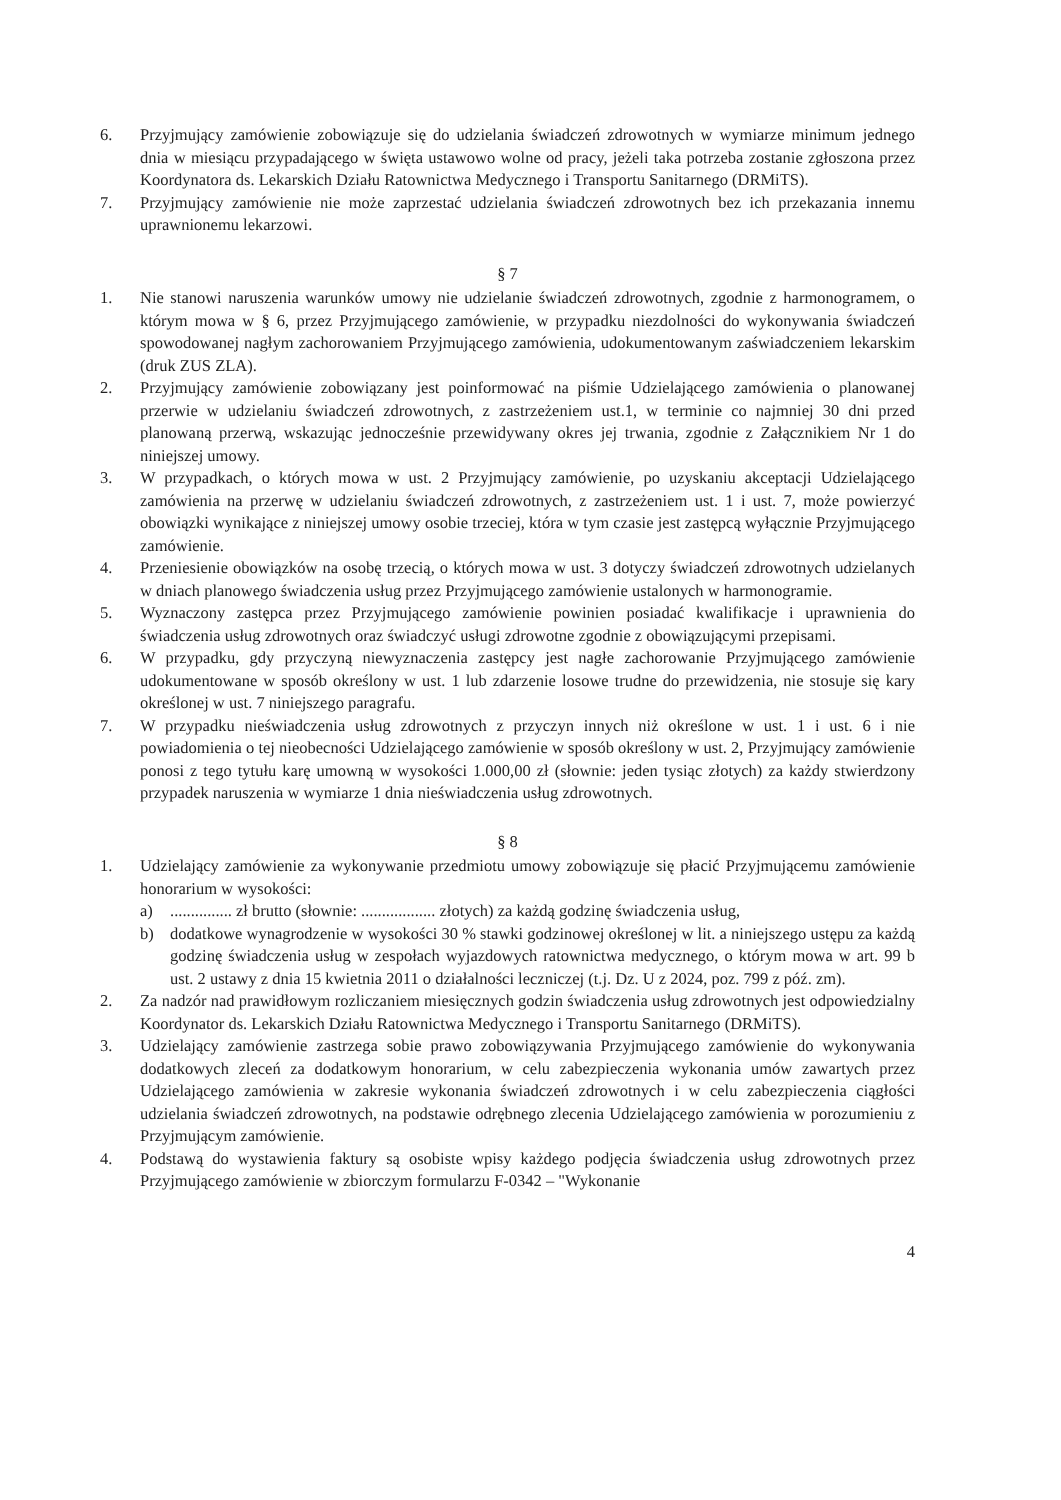6. Przyjmujący zamówienie zobowiązuje się do udzielania świadczeń zdrowotnych w wymiarze minimum jednego dnia w miesiącu przypadającego w święta ustawowo wolne od pracy, jeżeli taka potrzeba zostanie zgłoszona przez Koordynatora ds. Lekarskich Działu Ratownictwa Medycznego i Transportu Sanitarnego (DRMiTS).
7. Przyjmujący zamówienie nie może zaprzestać udzielania świadczeń zdrowotnych bez ich przekazania innemu uprawnionemu lekarzowi.
§ 7
1. Nie stanowi naruszenia warunków umowy nie udzielanie świadczeń zdrowotnych, zgodnie z harmonogramem, o którym mowa w § 6, przez Przyjmującego zamówienie, w przypadku niezdolności do wykonywania świadczeń spowodowanej nagłym zachorowaniem Przyjmującego zamówienia, udokumentowanym zaświadczeniem lekarskim (druk ZUS ZLA).
2. Przyjmujący zamówienie zobowiązany jest poinformować na piśmie Udzielającego zamówienia o planowanej przerwie w udzielaniu świadczeń zdrowotnych, z zastrzeżeniem ust.1, w terminie co najmniej 30 dni przed planowaną przerwą, wskazując jednocześnie przewidywany okres jej trwania, zgodnie z Załącznikiem Nr 1 do niniejszej umowy.
3. W przypadkach, o których mowa w ust. 2 Przyjmujący zamówienie, po uzyskaniu akceptacji Udzielającego zamówienia na przerwę w udzielaniu świadczeń zdrowotnych, z zastrzeżeniem ust. 1 i ust. 7, może powierzyć obowiązki wynikające z niniejszej umowy osobie trzeciej, która w tym czasie jest zastępcą wyłącznie Przyjmującego zamówienie.
4. Przeniesienie obowiązków na osobę trzecią, o których mowa w ust. 3 dotyczy świadczeń zdrowotnych udzielanych w dniach planowego świadczenia usług przez Przyjmującego zamówienie ustalonych w harmonogramie.
5. Wyznaczony zastępca przez Przyjmującego zamówienie powinien posiadać kwalifikacje i uprawnienia do świadczenia usług zdrowotnych oraz świadczyć usługi zdrowotne zgodnie z obowiązującymi przepisami.
6. W przypadku, gdy przyczyną niewyznaczenia zastępcy jest nagłe zachorowanie Przyjmującego zamówienie udokumentowane w sposób określony w ust. 1 lub zdarzenie losowe trudne do przewidzenia, nie stosuje się kary określonej w ust. 7 niniejszego paragrafu.
7. W przypadku nieświadczenia usług zdrowotnych z przyczyn innych niż określone w ust. 1 i ust. 6 i nie powiadomienia o tej nieobecności Udzielającego zamówienie w sposób określony w ust. 2, Przyjmujący zamówienie ponosi z tego tytułu karę umowną w wysokości 1.000,00 zł (słownie: jeden tysiąc złotych) za każdy stwierdzony przypadek naruszenia w wymiarze 1 dnia nieświadczenia usług zdrowotnych.
§ 8
1. Udzielający zamówienie za wykonywanie przedmiotu umowy zobowiązuje się płacić Przyjmującemu zamówienie honorarium w wysokości:
a)............... zł brutto (słownie: .................. złotych) za każdą godzinę świadczenia usług,
b) dodatkowe wynagrodzenie w wysokości 30 % stawki godzinowej określonej w lit. a niniejszego ustępu za każdą godzinę świadczenia usług w zespołach wyjazdowych ratownictwa medycznego, o którym mowa w art. 99 b ust. 2 ustawy z dnia 15 kwietnia 2011 o działalności leczniczej (t.j. Dz. U z 2024, poz. 799 z póź. zm).
2. Za nadzór nad prawidłowym rozliczaniem miesięcznych godzin świadczenia usług zdrowotnych jest odpowiedzialny Koordynator ds. Lekarskich Działu Ratownictwa Medycznego i Transportu Sanitarnego (DRMiTS).
3. Udzielający zamówienie zastrzega sobie prawo zobowiązywania Przyjmującego zamówienie do wykonywania dodatkowych zleceń za dodatkowym honorarium, w celu zabezpieczenia wykonania umów zawartych przez Udzielającego zamówienia w zakresie wykonania świadczeń zdrowotnych i w celu zabezpieczenia ciągłości udzielania świadczeń zdrowotnych, na podstawie odrębnego zlecenia Udzielającego zamówienia w porozumieniu z Przyjmującym zamówienie.
4. Podstawą do wystawienia faktury są osobiste wpisy każdego podjęcia świadczenia usług zdrowotnych przez Przyjmującego zamówienie w zbiorczym formularzu F-0342 – "Wykonanie
4